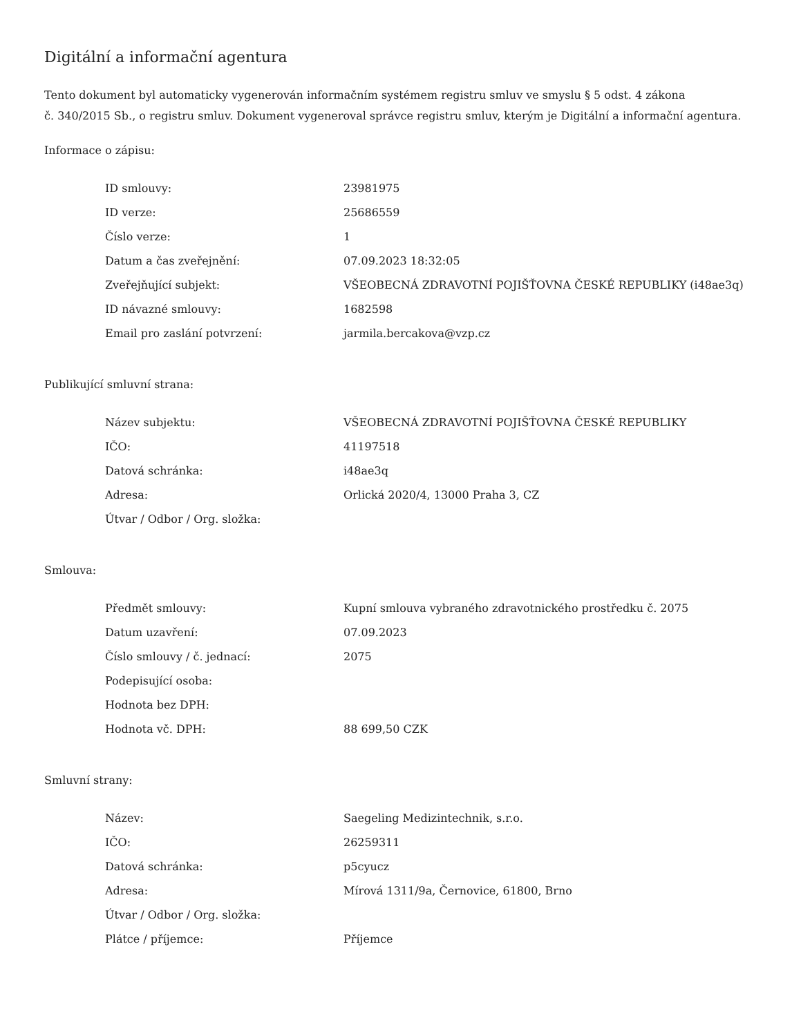Digitální a informační agentura
Tento dokument byl automaticky vygenerován informačním systémem registru smluv ve smyslu § 5 odst. 4 zákona
č. 340/2015 Sb., o registru smluv. Dokument vygeneroval správce registru smluv, kterým je Digitální a informační agentura.
Informace o zápisu:
| ID smlouvy: | 23981975 |
| ID verze: | 25686559 |
| Číslo verze: | 1 |
| Datum a čas zveřejnění: | 07.09.2023 18:32:05 |
| Zveřejňující subjekt: | VŠEOBECNÁ ZDRAVOTNÍ POJIŠŤOVNA ČESKÉ REPUBLIKY (i48ae3q) |
| ID návazné smlouvy: | 1682598 |
| Email pro zaslání potvrzení: | jarmila.bercakova@vzp.cz |
Publikující smluvní strana:
| Název subjektu: | VŠEOBECNÁ ZDRAVOTNÍ POJIŠŤOVNA ČESKÉ REPUBLIKY |
| IČO: | 41197518 |
| Datová schránka: | i48ae3q |
| Adresa: | Orlická 2020/4, 13000 Praha 3, CZ |
| Útvar / Odbor / Org. složka: | |
Smlouva:
| Předmět smlouvy: | Kupní smlouva vybraného zdravotnického prostředku č. 2075 |
| Datum uzavření: | 07.09.2023 |
| Číslo smlouvy / č. jednací: | 2075 |
| Podepisující osoba: | |
| Hodnota bez DPH: | |
| Hodnota vč. DPH: | 88 699,50 CZK |
Smluvní strany:
| Název: | Saegeling Medizintechnik, s.r.o. |
| IČO: | 26259311 |
| Datová schránka: | p5cyucz |
| Adresa: | Mírová 1311/9a, Černovice, 61800, Brno |
| Útvar / Odbor / Org. složka: | |
| Plátce / příjemce: | Příjemce |